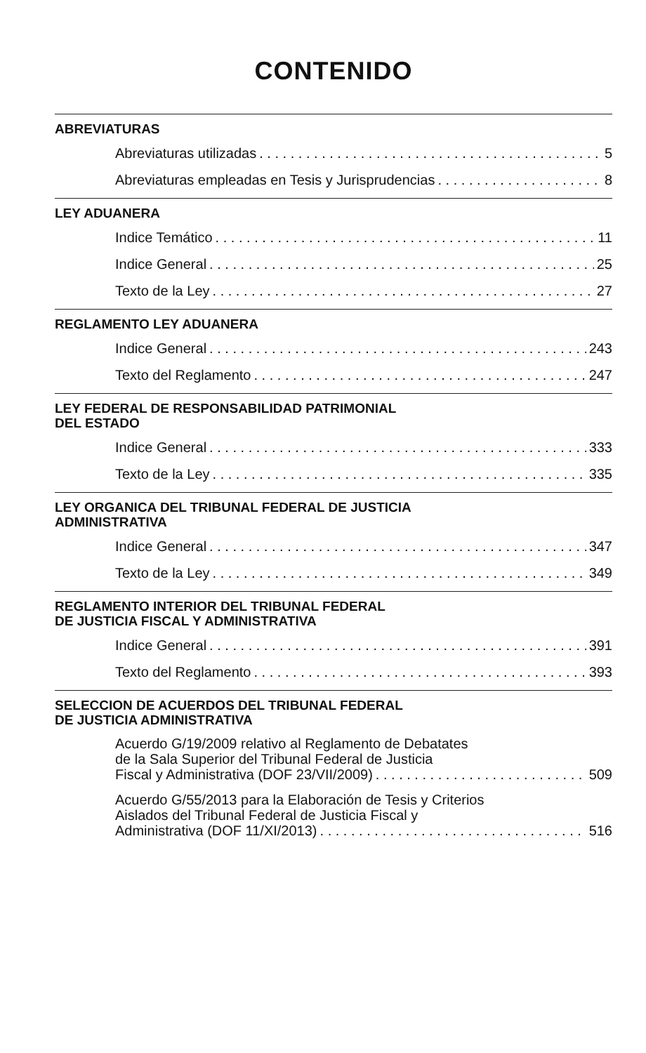CONTENIDO
ABREVIATURAS
Abreviaturas utilizadas 5
Abreviaturas empleadas en Tesis y Jurisprudencias 8
LEY ADUANERA
Indice Temático 11
Indice General 25
Texto de la Ley 27
REGLAMENTO LEY ADUANERA
Indice General 243
Texto del Reglamento 247
LEY FEDERAL DE RESPONSABILIDAD PATRIMONIAL
DEL ESTADO
Indice General 333
Texto de la Ley 335
LEY ORGANICA DEL TRIBUNAL FEDERAL DE JUSTICIA
ADMINISTRATIVA
Indice General 347
Texto de la Ley 349
REGLAMENTO INTERIOR DEL TRIBUNAL FEDERAL
DE JUSTICIA FISCAL Y ADMINISTRATIVA
Indice General 391
Texto del Reglamento 393
SELECCION DE ACUERDOS DEL TRIBUNAL FEDERAL
DE JUSTICIA ADMINISTRATIVA
Acuerdo G/19/2009 relativo al Reglamento de Debatates
de la Sala Superior del Tribunal Federal de Justicia
Fiscal y Administrativa (DOF 23/VII/2009) 509
Acuerdo G/55/2013 para la Elaboración de Tesis y Criterios
Aislados del Tribunal Federal de Justicia Fiscal y
Administrativa (DOF 11/XI/2013) 516